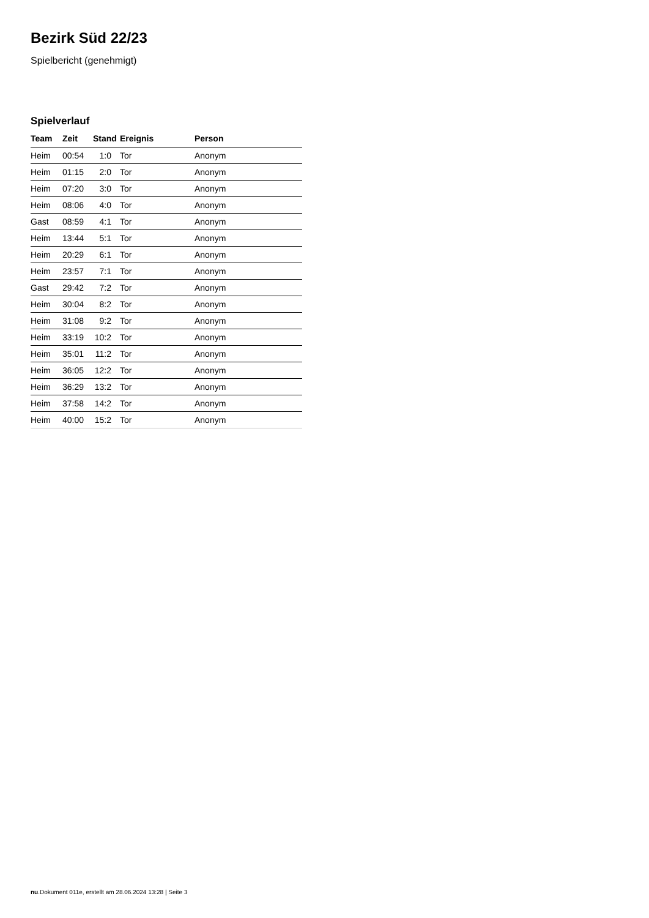Bezirk Süd 22/23
Spielbericht (genehmigt)
Spielverlauf
| Team | Zeit | Stand | Ereignis | Person |
| --- | --- | --- | --- | --- |
| Heim | 00:54 | 1:0 | Tor | Anonym |
| Heim | 01:15 | 2:0 | Tor | Anonym |
| Heim | 07:20 | 3:0 | Tor | Anonym |
| Heim | 08:06 | 4:0 | Tor | Anonym |
| Gast | 08:59 | 4:1 | Tor | Anonym |
| Heim | 13:44 | 5:1 | Tor | Anonym |
| Heim | 20:29 | 6:1 | Tor | Anonym |
| Heim | 23:57 | 7:1 | Tor | Anonym |
| Gast | 29:42 | 7:2 | Tor | Anonym |
| Heim | 30:04 | 8:2 | Tor | Anonym |
| Heim | 31:08 | 9:2 | Tor | Anonym |
| Heim | 33:19 | 10:2 | Tor | Anonym |
| Heim | 35:01 | 11:2 | Tor | Anonym |
| Heim | 36:05 | 12:2 | Tor | Anonym |
| Heim | 36:29 | 13:2 | Tor | Anonym |
| Heim | 37:58 | 14:2 | Tor | Anonym |
| Heim | 40:00 | 15:2 | Tor | Anonym |
nu.Dokument 011e, erstellt am 28.06.2024 13:28 | Seite 3